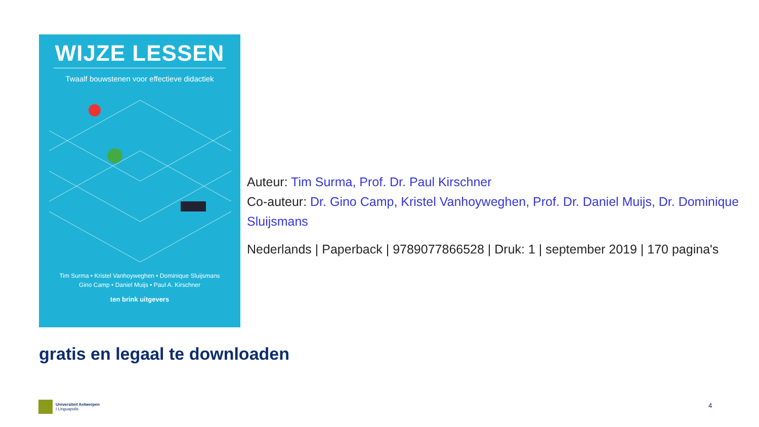WIJZE LESSEN
Twaalf bouwstenen voor effectieve didactiek
Tim Surma • Kristel Vanhoyweghen • Dominique Sluijsmans
Gino Camp • Daniel Muijs • Paul A. Kirschner
ten brink uitgevers
Auteur: Tim Surma, Prof. Dr. Paul Kirschner
Co-auteur: Dr. Gino Camp, Kristel Vanhoyweghen, Prof. Dr. Daniel Muijs, Dr. Dominique Sluijsmans
Nederlands | Paperback | 9789077866528 | Druk: 1 | september 2019 | 170 pagina's
gratis en legaal te downloaden
Universiteit Antwerpen
I Linguapolis
4